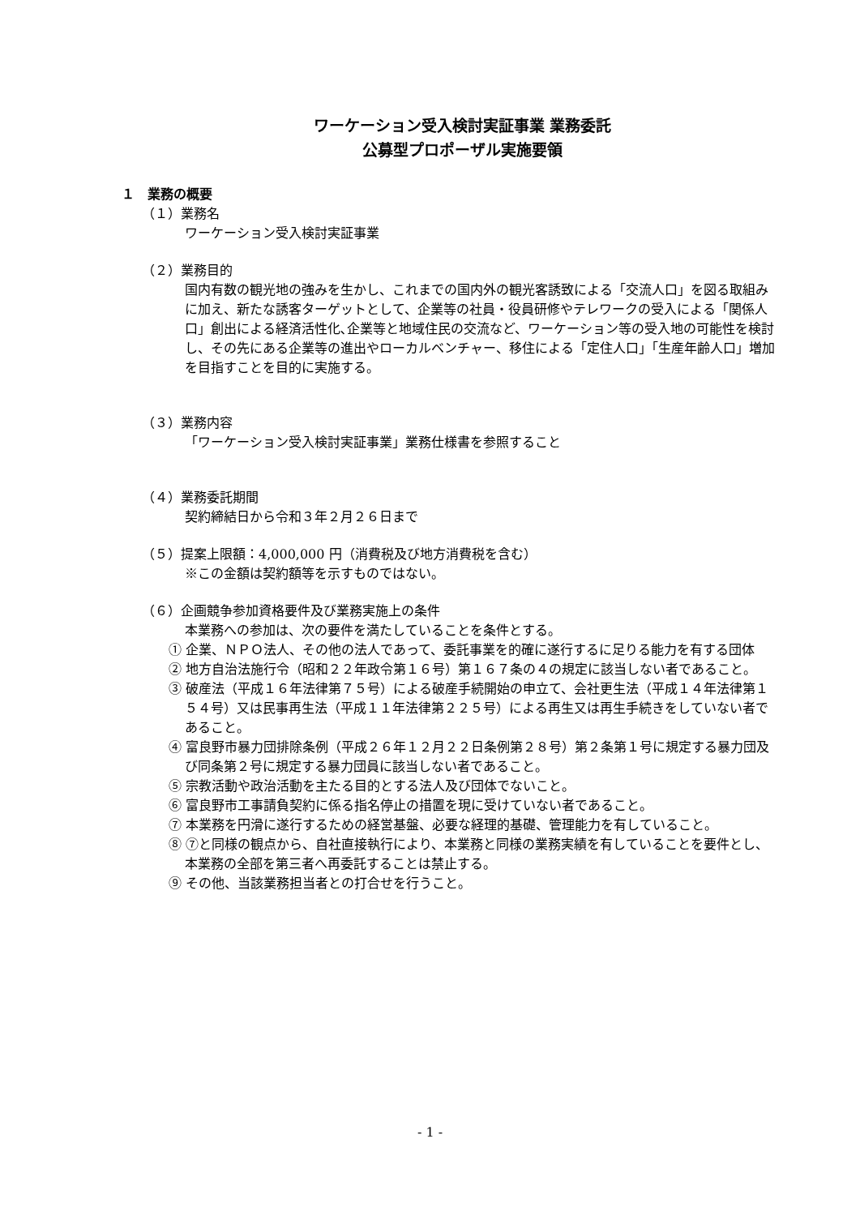ワーケーション受入検討実証事業 業務委託
公募型プロポーザル実施要領
１　業務の概要
（１）業務名
ワーケーション受入検討実証事業
（２）業務目的
国内有数の観光地の強みを生かし、これまでの国内外の観光客誘致による「交流人口」を図る取組みに加え、新たな誘客ターゲットとして、企業等の社員・役員研修やテレワークの受入による「関係人口」創出による経済活性化､企業等と地域住民の交流など、ワーケーション等の受入地の可能性を検討し、その先にある企業等の進出やローカルベンチャー、移住による「定住人口」「生産年齢人口」増加を目指すことを目的に実施する。
（３）業務内容
「ワーケーション受入検討実証事業」業務仕様書を参照すること
（４）業務委託期間
契約締結日から令和３年２月２６日まで
（５）提案上限額：4,000,000 円（消費税及び地方消費税を含む）
※この金額は契約額等を示すものではない。
（６）企画競争参加資格要件及び業務実施上の条件
本業務への参加は、次の要件を満たしていることを条件とする。
① 企業、ＮＰＯ法人、その他の法人であって、委託事業を的確に遂行するに足りる能力を有する団体
② 地方自治法施行令（昭和２２年政令第１６号）第１６７条の４の規定に該当しない者であること。
③ 破産法（平成１６年法律第７５号）による破産手続開始の申立て、会社更生法（平成１４年法律第１５４号）又は民事再生法（平成１１年法律第２２５号）による再生又は再生手続きをしていない者であること。
④ 富良野市暴力団排除条例（平成２６年１２月２２日条例第２８号）第２条第１号に規定する暴力団及び同条第２号に規定する暴力団員に該当しない者であること。
⑤ 宗教活動や政治活動を主たる目的とする法人及び団体でないこと。
⑥ 富良野市工事請負契約に係る指名停止の措置を現に受けていない者であること。
⑦ 本業務を円滑に遂行するための経営基盤、必要な経理的基礎、管理能力を有していること。
⑧ ⑦と同様の観点から、自社直接執行により、本業務と同様の業務実績を有していることを要件とし、本業務の全部を第三者へ再委託することは禁止する。
⑨ その他、当該業務担当者との打合せを行うこと。
- 1 -